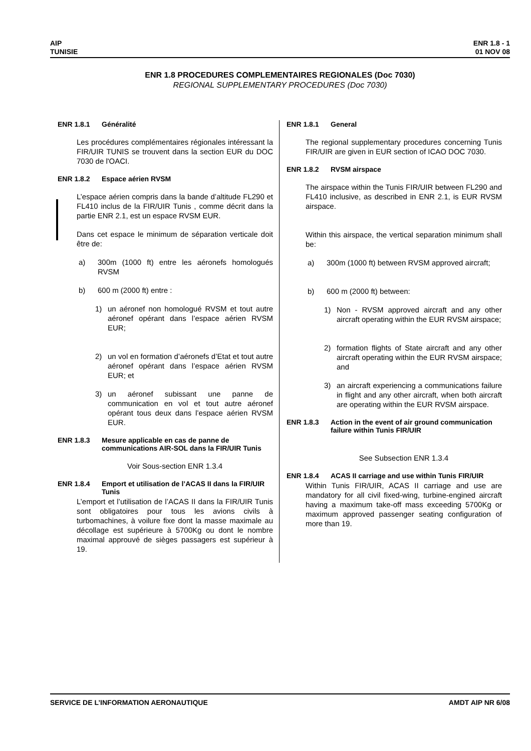AIP
TUNISIE
ENR 1.8 - 1
01 NOV 08
ENR 1.8 PROCEDURES COMPLEMENTAIRES REGIONALES (Doc 7030)
REGIONAL SUPPLEMENTARY PROCEDURES (Doc 7030)
ENR 1.8.1 Généralité
Les procédures complémentaires régionales intéressant la FIR/UIR TUNIS se trouvent dans la section EUR du DOC 7030 de l'OACI.
ENR 1.8.2 Espace aérien RVSM
L’espace aérien compris dans la bande d’altitude FL290 et FL410 inclus de la FIR/UIR Tunis , comme décrit dans la partie ENR 2.1, est un espace RVSM EUR.
Dans cet espace le minimum de séparation verticale doit être de:
a) 300m (1000 ft) entre les aéronefs homologués RVSM
b) 600 m (2000 ft) entre :
1) un aéronef non homologué RVSM et tout autre aéronef opérant dans l’espace aérien RVSM EUR;
2) un vol en formation d’aéronefs d’Etat et tout autre aéronef opérant dans l’espace aérien RVSM EUR; et
3) un aéronef subissant une panne de communication en vol et tout autre aéronef opérant tous deux dans l’espace aérien RVSM EUR.
ENR 1.8.3 Mesure applicable en cas de panne de communications AIR-SOL dans la FIR/UIR Tunis
Voir Sous-section ENR 1.3.4
ENR 1.8.4 Emport et utilisation de l’ACAS II dans la FIR/UIR Tunis
L’emport et l’utilisation de l’ACAS II dans la FIR/UIR Tunis sont obligatoires pour tous les avions civils à turbomachines, à voilure fixe dont la masse maximale au décollage est supérieure à 5700Kg ou dont le nombre maximal approuvé de sièges passagers est supérieur à 19.
ENR 1.8.1 General
The regional supplementary procedures concerning Tunis FIR/UIR are given in EUR section of ICAO DOC 7030.
ENR 1.8.2 RVSM airspace
The airspace within the Tunis FIR/UIR between FL290 and FL410 inclusive, as described in ENR 2.1, is EUR RVSM airspace.
Within this airspace, the vertical separation minimum shall be:
a) 300m (1000 ft) between RVSM approved aircraft;
b) 600 m (2000 ft) between:
1) Non - RVSM approved aircraft and any other aircraft operating within the EUR RVSM airspace;
2) formation flights of State aircraft and any other aircraft operating within the EUR RVSM airspace; and
3) an aircraft experiencing a communications failure in flight and any other aircraft, when both aircraft are operating within the EUR RVSM airspace.
ENR 1.8.3 Action in the event of air ground communication failure within Tunis FIR/UIR
See Subsection ENR 1.3.4
ENR 1.8.4 ACAS II carriage and use within Tunis FIR/UIR
Within Tunis FIR/UIR, ACAS II carriage and use are mandatory for all civil fixed-wing, turbine-engined aircraft having a maximum take-off mass exceeding 5700Kg or maximum approved passenger seating configuration of more than 19.
SERVICE DE L’INFORMATION AERONAUTIQUE
AMDT AIP NR 6/08